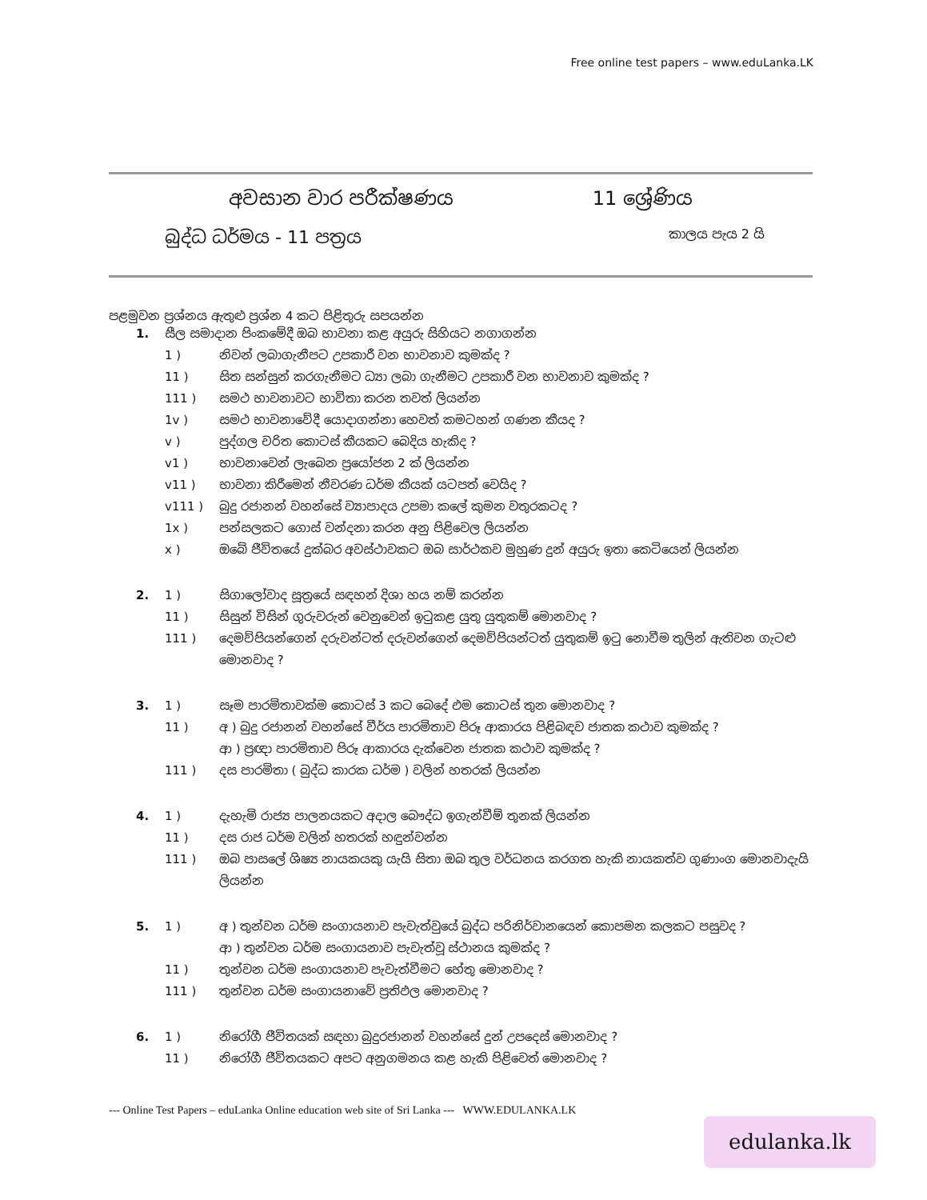Free online test papers – www.eduLanka.LK
අවසාන වාර පරීක්ෂණය 11 ශ්‍රේණිය
බුද්ධ ධර්මය - 11 පත්‍රය කාලය පැය 2 යි
පළමුවන ප්‍රශ්නය ඇතුළු ප්‍රශ්න 4 කට පිළිතුරු සපයන්න
1. සීල සමාදාන පිංකමේදී ඔබ භාවනා කළ අයුරු සිහියට නගාගන්න 1 ) නිවන් ලබාගැනීපට උපකාරී වන භාවනාව කුමක්ද ? 11 ) සිත සන්සුන් කරගැනීමට ධ්‍යා ලබා ගැනීමට උපකාරී වන භාවනාව කුමක්ද ? 111 ) සමථ භාවනාවට භාවිතා කරන තවත් ලියන්න 1v ) සමථ භාවනාවේදී යොදාගන්නා හෙවත් කමටහන් ගණන කීයද ? v ) පුද්ගල චරිත කොටස් කීයකට බෙදිය හැකිද ? v1 ) භාවනාවෙන් ලැබෙන ප්‍රයෝජන 2 ක් ලියන්න v11 ) භාවනා කිරීමෙන් නීවරණ ධර්ම කීයක් යටපත් වෙයිද ? v111 ) බුදු රජානන් වහන්සේ ව්‍යාපාදය උපමා කලේ කුමන වතුරකටද ? 1x ) පන්සලකට ගොස් වන්දනා කරන අනු පිළිවෙල ලියන්න x ) ඔබේ ජීවිතයේ දුක්බර අවස්ථාවකට ඔබ සාර්ථකව මුහුණ දුන් අයුරු ඉතා කෙටියෙන් ලියන්න
2. 1 ) සිගාලෝවාද සූත්‍රයේ සඳහන් දිශා හය නම් කරන්න 11 ) සිසුන් විසින් ගුරුවරුන් වෙනුවෙන් ඉටුකළ යුතු යුතුකම් මොනවාද ? 111 ) දෙමව්පියන්ගෙන් දරුවන්ටත් දරුවන්ගෙන් දෙමව්පියන්ටත් යුතුකම් ඉටු නොවීම තුලින් ඇතිවන ගැටළු මොනවාද ?
3. 1 ) සෑම පාරමිතාවක්ම කොටස් 3 කට බෙදේ එම කොටස් තුන මොනවාද ? 11 ) අ ) බුදු රජානන් වහන්සේ වීර්ය පාරමිතාව පිරූ ආකාරය පිළිබඳව ජාතක කථාව කුමක්ද ?
ආ ) ප්‍රඥා පාරමිතාව පිරූ ආකාරය දැක්වෙන ජාතක කථාව කුමක්ද ? 111 ) දස පාරමිතා ( බුද්ධ කාරක ධර්ම ) වලින් හතරක් ලියන්න
4. 1 ) දැහැමි රාජ්‍ය පාලනයකට අදාල බෞද්ධ ඉගැන්වීම් තුනක් ලියන්න 11 ) දස රාජ ධර්ම වලින් හතරක් හඳුන්වන්න 111 ) ඔබ පාසලේ ශිෂ්‍ය නායකයකු යැයි සිතා ඔබ තුල වර්ධනය කරගත හැකි නායකත්ව ගුණාංග මොනවාදැයි ලියන්න
5. 1 ) අ ) තුන්වන ධර්ම සංගායනාව පැවැත්වුයේ බුද්ධ පරිනිර්වානයෙන් කොපමන කලකට පසුවද ?
ආ ) තුන්වන ධර්ම සංගායනාව පැවැත්වූ ස්ථානය කුමක්ද ? 11 ) තුන්වන ධර්ම සංගායනාව පැවැත්වීමට හේතු මොනවාද ? 111 ) තුන්වන ධර්ම සංගායනාවේ ප්‍රතිඵල මොනවාද ?
6. 1 ) නිරෝගී ජීවිතයක් සඳහා බුදුරජානන් වහන්සේ දුන් උපදෙස් මොනවාද ? 11 ) නිරෝගී ජීවිතයකට අපට අනුගමනය කළ හැකි පිළිවෙත් මොනවාද ?
--- Online Test Papers – eduLanka Online education web site of Sri Lanka --- WWW.EDULANKA.LK
edulanka.lk